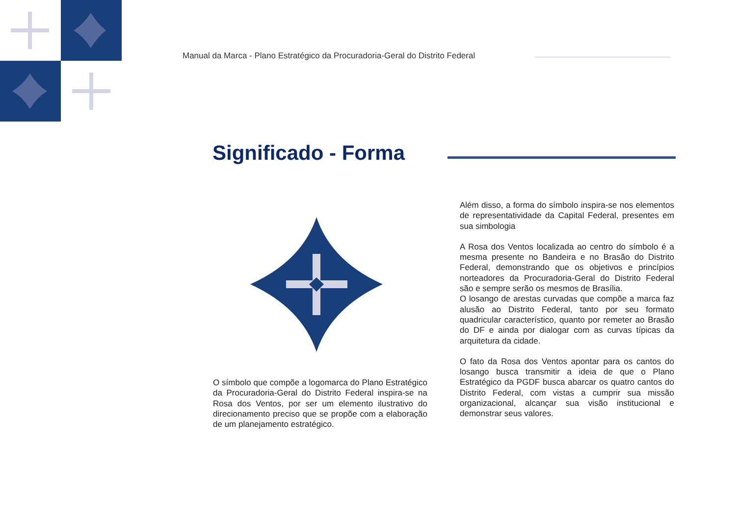Manual da Marca - Plano Estratégico da Procuradoria-Geral do Distrito Federal
Significado - Forma
O símbolo que compõe a logomarca do Plano Estratégico da Procuradoria-Geral do Distrito Federal inspira-se na Rosa dos Ventos, por ser um elemento ilustrativo do direcionamento preciso que se propõe com a elaboração de um planejamento estratégico.
Além disso, a forma do símbolo inspira-se nos elementos de representatividade da Capital Federal, presentes em sua simbologia
A Rosa dos Ventos localizada ao centro do símbolo é a mesma presente no Bandeira e no Brasão do Distrito Federal, demonstrando que os objetivos e princípios norteadores da Procuradoria-Geral do Distrito Federal são e sempre serão os mesmos de Brasília.
O losango de arestas curvadas que compõe a marca faz alusão ao Distrito Federal, tanto por seu formato quadricular característico, quanto por remeter ao Brasão do DF e ainda por dialogar com as curvas típicas da arquitetura da cidade.
O fato da Rosa dos Ventos apontar para os cantos do losango busca transmitir a ideia de que o Plano Estratégico da PGDF busca abarcar os quatro cantos do Distrito Federal, com vistas a cumprir sua missão organizacional, alcançar sua visão institucional e demonstrar seus valores.